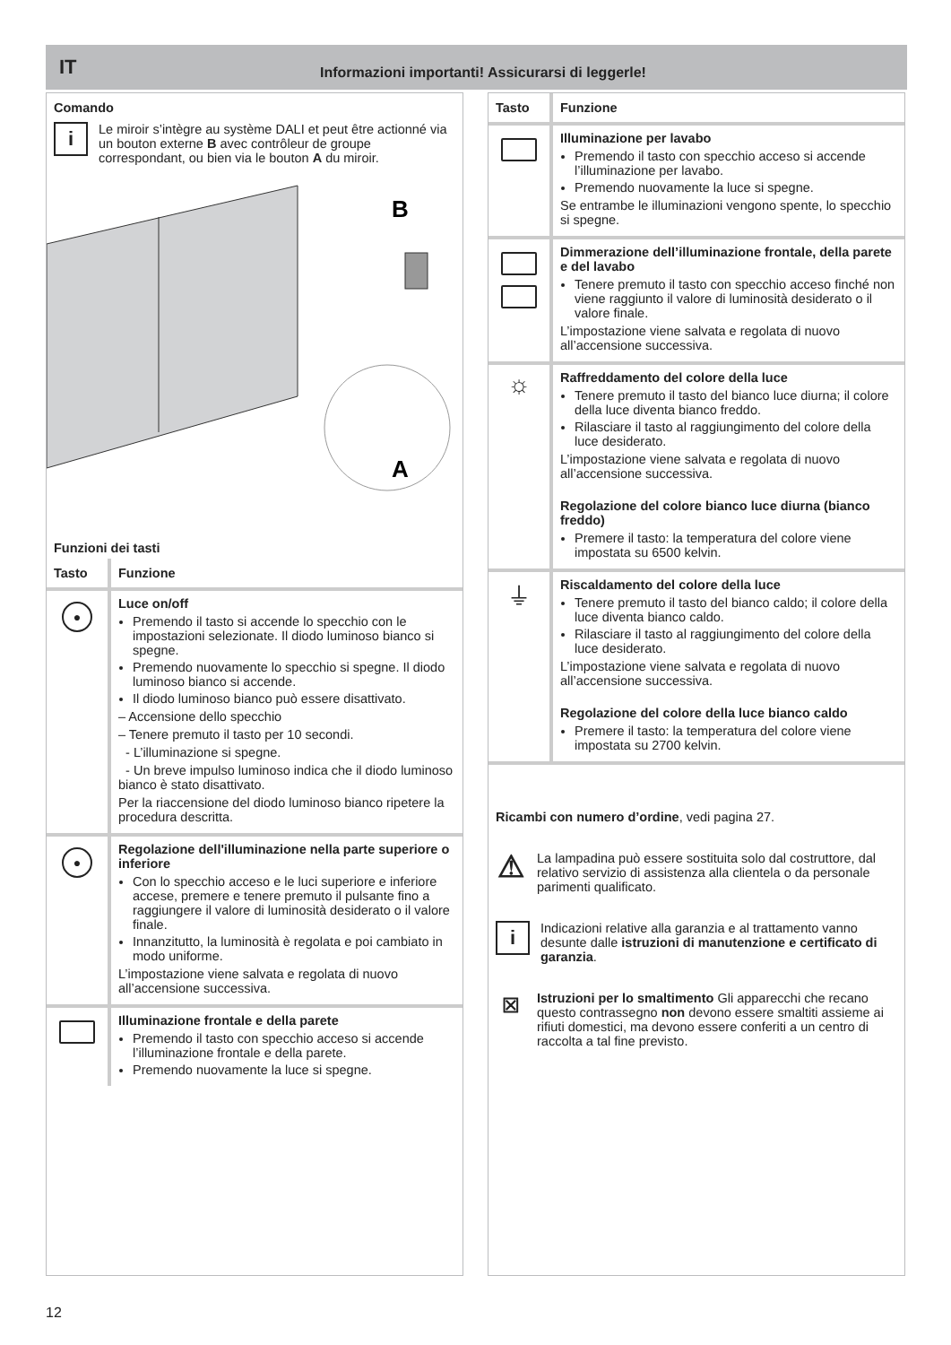IT Informazioni importanti! Assicurarsi di leggerle!
Comando
i
Le miroir s’intègre au système DALI et peut être actionné via un bouton externe B avec contrôleur de groupe correspondant, ou bien via le bouton A du miroir.
A
B
Funzioni dei tasti
| Tasto | Funzione |
| --- | --- |
| ● | Luce on/off Premendo il tasto si accende lo specchio con le impostazioni selezionate. Il diodo luminoso bianco si spegne. Premendo nuovamente lo specchio si spegne. Il diodo luminoso bianco si accende. Il diodo luminoso bianco può essere disattivato. – Accensione dello specchio – Tenere premuto il tasto per 10 secondi. - L’illuminazione si spegne. - Un breve impulso luminoso indica che il diodo luminoso bianco è stato disattivato. Per la riaccensione del diodo luminoso bianco ripetere la procedura descritta. |
| ● | Regolazione dell'illuminazione nella parte superiore o inferiore Con lo specchio acceso e le luci superiore e inferiore accese, premere e tenere premuto il pulsante fino a raggiungere il valore di luminosità desiderato o il valore finale. Innanzitutto, la luminosità è regolata e poi cambiato in modo uniforme. L’impostazione viene salvata e regolata di nuovo all’accensione successiva. |
| | Illuminazione frontale e della parete Premendo il tasto con specchio acceso si accende l’illuminazione frontale e della parete. Premendo nuovamente la luce si spegne. |
| Tasto | Funzione |
| --- | --- |
| | Illuminazione per lavabo Premendo il tasto con specchio acceso si accende l’illuminazione per lavabo. Premendo nuovamente la luce si spegne. Se entrambe le illuminazioni vengono spente, lo specchio si spegne. |
| | Dimmerazione dell’illuminazione frontale, della parete e del lavabo Tenere premuto il tasto con specchio acceso finché non viene raggiunto il valore di luminosità desiderato o il valore finale. L’impostazione viene salvata e regolata di nuovo all’accensione successiva. |
| ☼ | Raffreddamento del colore della luce Tenere premuto il tasto del bianco luce diurna; il colore della luce diventa bianco freddo. Rilasciare il tasto al raggiungimento del colore della luce desiderato. L’impostazione viene salvata e regolata di nuovo all’accensione successiva. Regolazione del colore bianco luce diurna (bianco freddo) Premere il tasto: la temperatura del colore viene impostata su 6500 kelvin. |
| ⏚ | Riscaldamento del colore della luce Tenere premuto il tasto del bianco caldo; il colore della luce diventa bianco caldo. Rilasciare il tasto al raggiungimento del colore della luce desiderato. L’impostazione viene salvata e regolata di nuovo all’accensione successiva. Regolazione del colore della luce bianco caldo Premere il tasto: la temperatura del colore viene impostata su 2700 kelvin. |
Ricambi con numero d’ordine, vedi pagina 27.
⚠
La lampadina può essere sostituita solo dal costruttore, dal relativo servizio di assistenza alla clientela o da personale parimenti qualificato.
i
Indicazioni relative alla garanzia e al trattamento vanno desunte dalle istruzioni di manutenzione e certificato di garanzia.
☒
Istruzioni per lo smaltimento Gli apparecchi che recano questo contrassegno non devono essere smaltiti assieme ai rifiuti domestici, ma devono essere conferiti a un centro di raccolta a tal fine previsto.
12